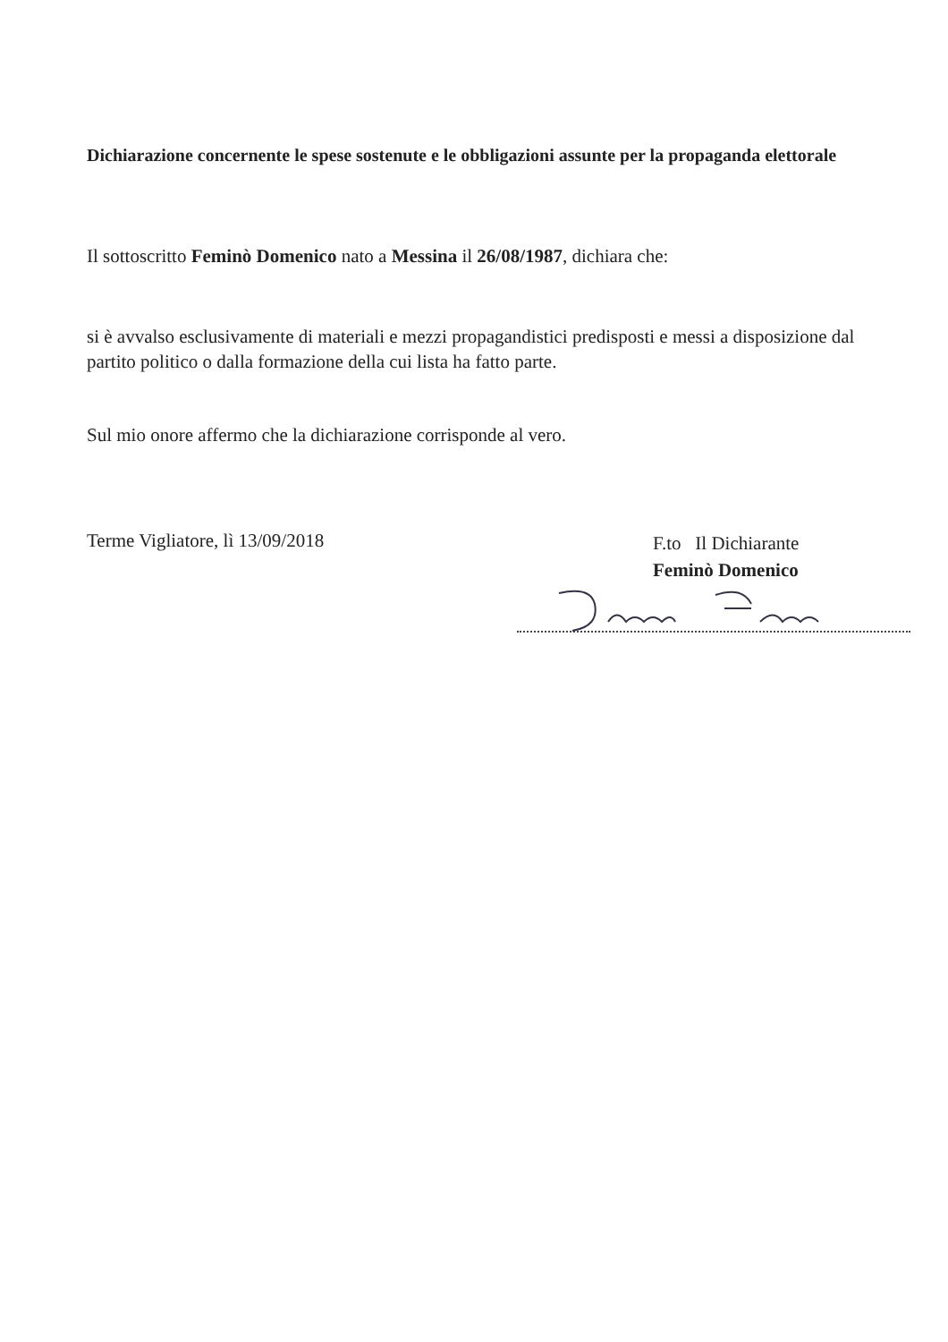Dichiarazione concernente le spese sostenute e le obbligazioni assunte per la propaganda elettorale
Il sottoscritto Feminò Domenico nato a Messina il 26/08/1987, dichiara che:
si è avvalso esclusivamente di materiali e mezzi propagandistici predisposti e messi a disposizione dal partito politico o dalla formazione della cui lista ha fatto parte.
Sul mio onore affermo che la dichiarazione corrisponde al vero.
Terme Vigliatore, lì 13/09/2018
F.to Il Dichiarante
Feminò Domenico